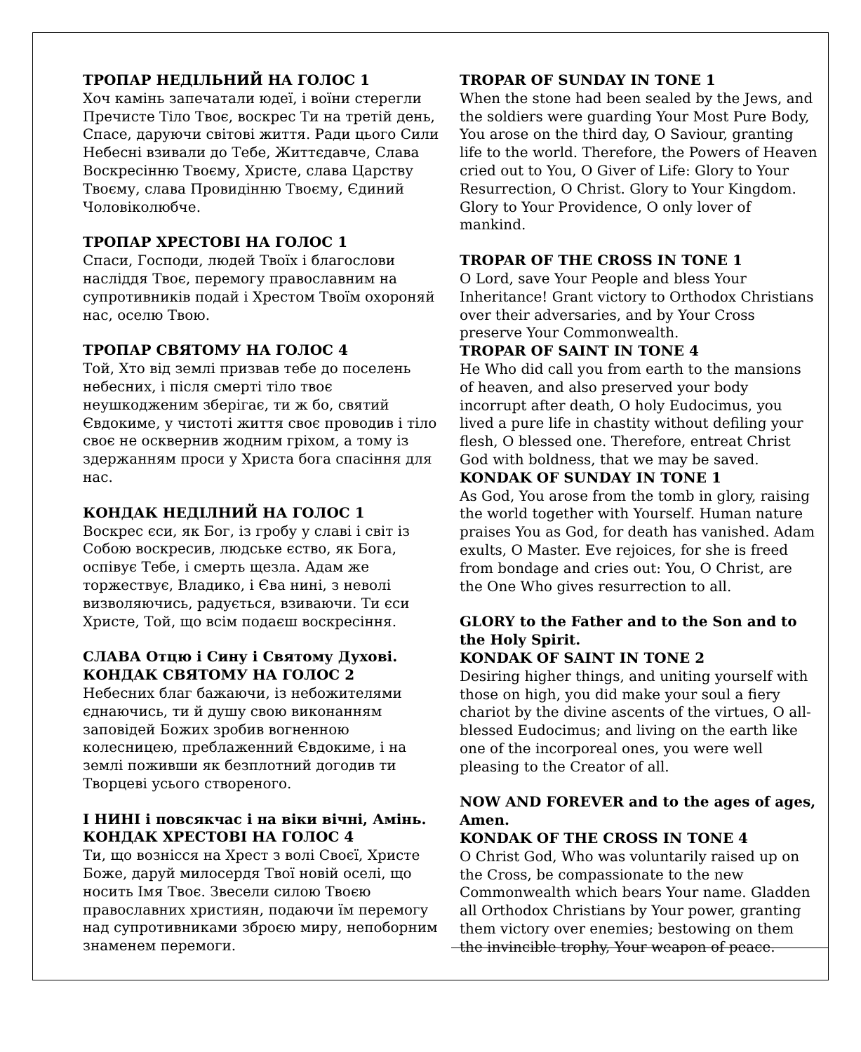ТРОПАР НЕДІЛЬНИЙ НА ГОЛОС 1
Хоч камінь запечатали юдеї, і воїни стерегли Пречисте Тіло Твоє, воскрес Ти на третій день, Спасе, даруючи світові життя. Ради цього Сили Небесні взивали до Тебе, Життєдавче, Слава Воскресінню Твоєму, Христе, слава Царству Твоєму, слава Провидінню Твоєму, Єдиний Чоловіколюбче.
ТРОПАР ХРЕСТОВІ НА ГОЛОС 1
Спаси, Господи, людей Твоїх і благослови насліддя Твоє, перемогу православним на супротивників подай і Хрестом Твоїм охороняй нас, оселю Твою.
ТРОПАР СВЯТОМУ НА ГОЛОС 4
Той, Хто від землі призвав тебе до поселень небесних, і після смерті тіло твоє неушкодженим зберігає, ти ж бо, святий Євдокиме, у чистоті життя своє проводив і тіло своє не осквернив жодним гріхом, а тому із здержанням проси у Христа бога спасіння для нас.
КОНДАК НЕДІЛНИЙ НА ГОЛОС 1
Воскрес єси, як Бог, із гробу у славі і світ із Собою воскресив, людське єство, як Бога, оспівує Тебе, і смерть щезла. Адам же торжествує, Владико, і Єва нині, з неволі визволяючись, радується, взиваючи. Ти єси Христе, Той, що всім подаєш воскресіння.
СЛАВА Отцю і Сину і Святому Духові.
КОНДАК СВЯТОМУ НА ГОЛОС 2
Небесних благ бажаючи, із небожителями єднаючись, ти й душу свою виконанням заповідей Божих зробив вогненною колесницею, преблаженний Євдокиме, і на землі поживши як безплотний догодив ти Творцеві усього створеного.
І НИНІ і повсякчас і на віки вічні, Амінь.
КОНДАК ХРЕСТОВІ НА ГОЛОС 4
Ти, що вознісся на Хрест з волі Своєї, Христе Боже, даруй милосердя Твої новій оселі, що носить Імя Твоє. Звесели силою Твоєю православних християн, подаючи їм перемогу над супротивниками зброєю миру, непоборним знаменем перемоги.
TROPAR OF SUNDAY IN TONE 1
When the stone had been sealed by the Jews, and the soldiers were guarding Your Most Pure Body, You arose on the third day, O Saviour, granting life to the world. Therefore, the Powers of Heaven cried out to You, O Giver of Life: Glory to Your Resurrection, O Christ. Glory to Your Kingdom. Glory to Your Providence, O only lover of mankind.
TROPAR OF THE CROSS IN TONE 1
O Lord, save Your People and bless Your Inheritance! Grant victory to Orthodox Christians over their adversaries, and by Your Cross preserve Your Commonwealth.
TROPAR OF SAINT IN TONE 4
He Who did call you from earth to the mansions of heaven, and also preserved your body incorrupt after death, O holy Eudocimus, you lived a pure life in chastity without defiling your flesh, O blessed one. Therefore, entreat Christ God with boldness, that we may be saved.
KONDAK OF SUNDAY IN TONE 1
As God, You arose from the tomb in glory, raising the world together with Yourself. Human nature praises You as God, for death has vanished. Adam exults, O Master. Eve rejoices, for she is freed from bondage and cries out: You, O Christ, are the One Who gives resurrection to all.
GLORY to the Father and to the Son and to the Holy Spirit.
KONDAK OF SAINT IN TONE 2
Desiring higher things, and uniting yourself with those on high, you did make your soul a fiery chariot by the divine ascents of the virtues, O all-blessed Eudocimus; and living on the earth like one of the incorporeal ones, you were well pleasing to the Creator of all.
NOW AND FOREVER and to the ages of ages, Amen.
KONDAK OF THE CROSS IN TONE 4
O Christ God, Who was voluntarily raised up on the Cross, be compassionate to the new Commonwealth which bears Your name. Gladden all Orthodox Christians by Your power, granting them victory over enemies; bestowing on them the invincible trophy, Your weapon of peace.